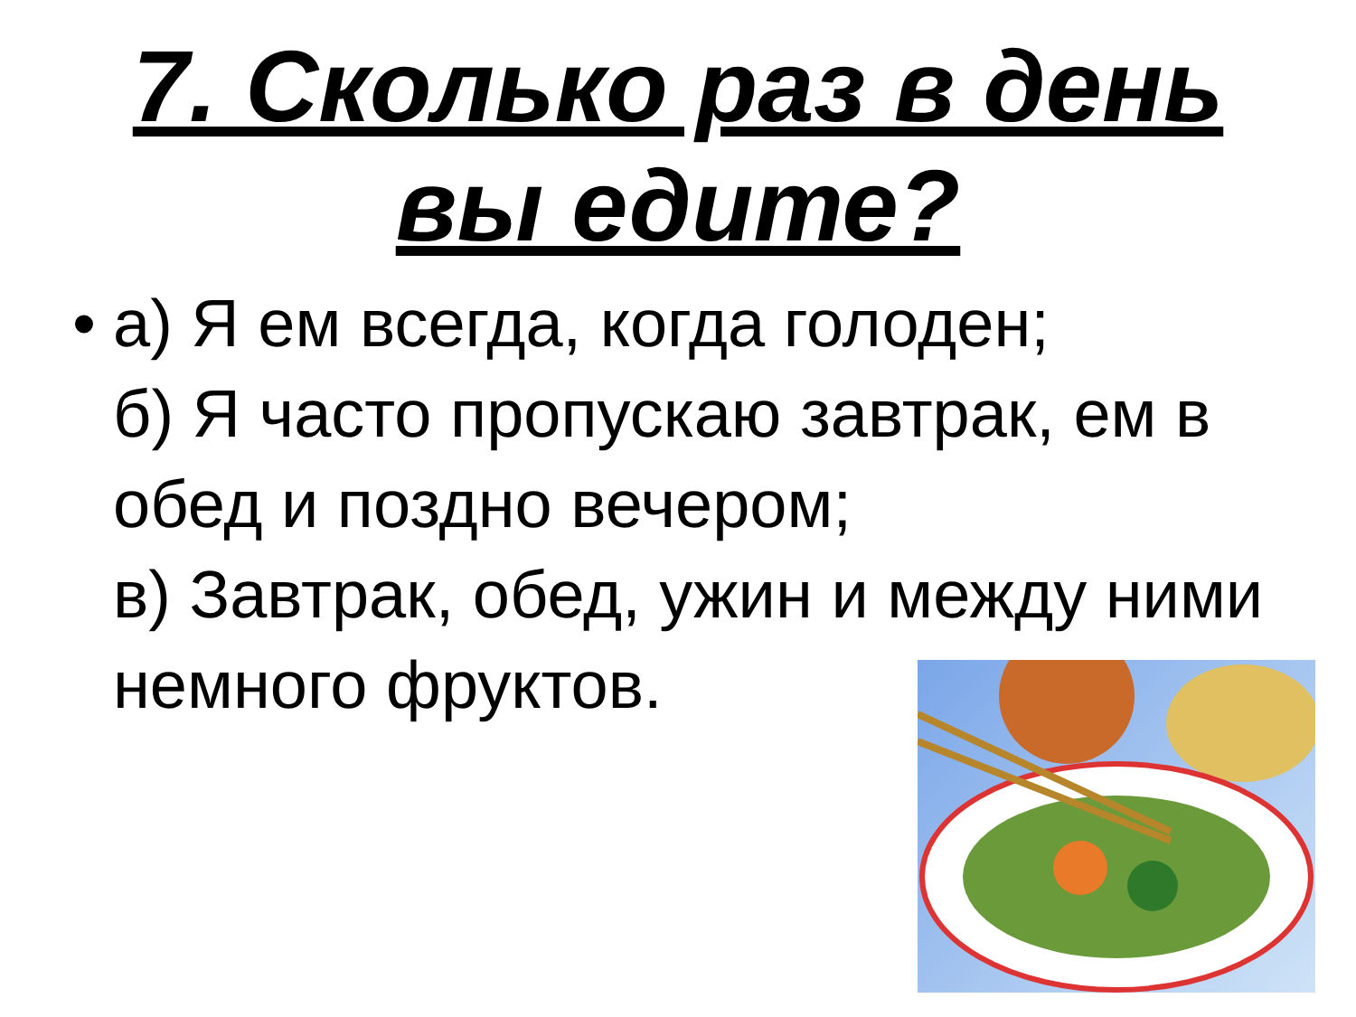7. Сколько раз в день
вы едите?
• а) Я ем всегда, когда голоден;
б) Я часто пропускаю завтрак, ем в обед и поздно вечером;
в) Завтрак, обед, ужин и между ними немного фруктов.